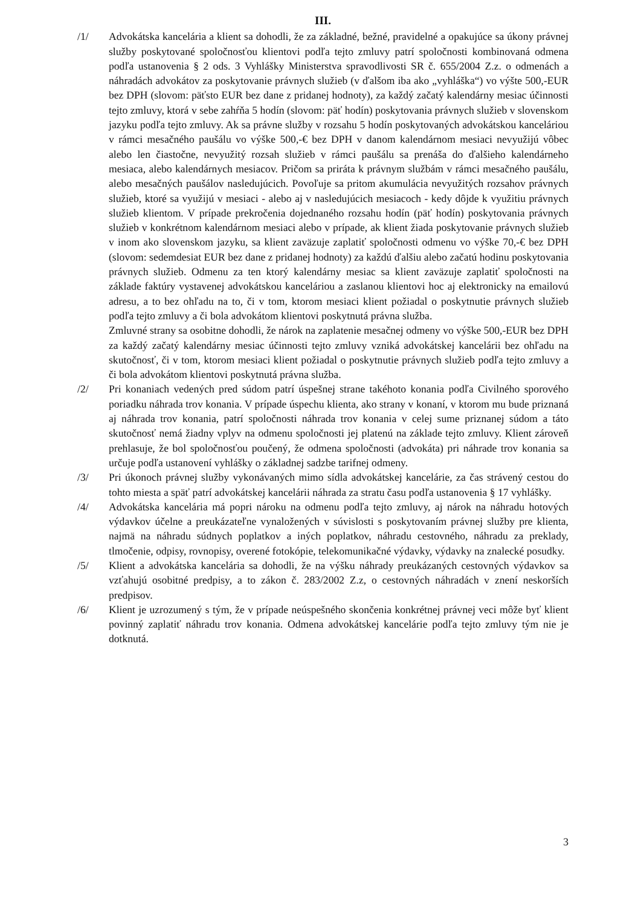III.
/1/ Advokátska kancelária a klient sa dohodli, že za základné, bežné, pravidelné a opakujúce sa úkony právnej služby poskytované spoločnosťou klientovi podľa tejto zmluvy patrí spoločnosti kombinovaná odmena podľa ustanovenia § 2 ods. 3 Vyhlášky Ministerstva spravodlivosti SR č. 655/2004 Z.z. o odmenách a náhradách advokátov za poskytovanie právnych služieb (v ďalšom iba ako „vyhláška“) vo výšte 500,-EUR bez DPH (slovom: päťsto EUR bez dane z pridanej hodnoty), za každý začatý kalendárny mesiac účinnosti tejto zmluvy, ktorá v sebe zahŕňa 5 hodín (slovom: päť hodín) poskytovania právnych služieb v slovenskom jazyku podľa tejto zmluvy. Ak sa právne služby v rozsahu 5 hodín poskytovaných advokátskou kanceláriou v rámci mesačného paušálu vo výške 500,-€ bez DPH v danom kalendárnom mesiaci nevyužijú vôbec alebo len čiastočne, nevyužitý rozsah služieb v rámci paušálu sa prenáša do ďalšieho kalendárneho mesiaca, alebo kalendárnych mesiacov. Pričom sa priráta k právnym službám v rámci mesačného paušálu, alebo mesačných paušálov nasledujúcich. Povoľuje sa pritom akumulácia nevyužitých rozsahov právnych služieb, ktoré sa využijú v mesiaci - alebo aj v nasledujúcich mesiacoch - kedy dôjde k využitiu právnych služieb klientom. V prípade prekročenia dojednaného rozsahu hodín (päť hodín) poskytovania právnych služieb v konkrétnom kalendárnom mesiaci alebo v prípade, ak klient žiada poskytovanie právnych služieb v inom ako slovenskom jazyku, sa klient zaväzuje zaplatiť spoločnosti odmenu vo výške 70,-€ bez DPH (slovom: sedemdesiat EUR bez dane z pridanej hodnoty) za každú ďalšiu alebo začatú hodinu poskytovania právnych služieb. Odmenu za ten ktorý kalendárny mesiac sa klient zaväzuje zaplatiť spoločnosti na základe faktúry vystavenej advokátskou kanceláriou a zaslanou klientovi hoc aj elektronicky na emailovú adresu, a to bez ohľadu na to, či v tom, ktorom mesiaci klient požiadal o poskytnutie právnych služieb podľa tejto zmluvy a či bola advokátom klientovi poskytnutá právna služba.
Zmluvné strany sa osobitne dohodli, že nárok na zaplatenie mesačnej odmeny vo výške 500,-EUR bez DPH za každý začatý kalendárny mesiac účinnosti tejto zmluvy vzniká advokátskej kancelárii bez ohľadu na skutočnosť, či v tom, ktorom mesiaci klient požiadal o poskytnutie právnych služieb podľa tejto zmluvy a či bola advokátom klientovi poskytnutá právna služba.
/2/ Pri konaniach vedených pred súdom patrí úspešnej strane takéhoto konania podľa Civilného sporového poriadku náhrada trov konania. V prípade úspechu klienta, ako strany v konaní, v ktorom mu bude priznaná aj náhrada trov konania, patrí spoločnosti náhrada trov konania v celej sume priznanej súdom a táto skutočnosť nemá žiadny vplyv na odmenu spoločnosti jej platenú na základe tejto zmluvy. Klient zároveň prehlasuje, že bol spoločnosťou poučený, že odmena spoločnosti (advokáta) pri náhrade trov konania sa určuje podľa ustanovení vyhlášky o základnej sadzbe tarifnej odmeny.
/3/ Pri úkonoch právnej služby vykonávaných mimo sídla advokátskej kancelárie, za čas strávený cestou do tohto miesta a späť patrí advokátskej kancelárii náhrada za stratu času podľa ustanovenia § 17 vyhlášky.
/4/ Advokátska kancelária má popri nároku na odmenu podľa tejto zmluvy, aj nárok na náhradu hotových výdavkov účelne a preukázateľne vynaložených v súvislosti s poskytovaním právnej služby pre klienta, najmä na náhradu súdnych poplatkov a iných poplatkov, náhradu cestovného, náhradu za preklady, tlmočenie, odpisy, rovnopisy, overené fotokópie, telekomunikačné výdavky, výdavky na znalecké posudky.
/5/ Klient a advokátska kancelária sa dohodli, že na výšku náhrady preukázaných cestovných výdavkov sa vzťahujú osobitné predpisy, a to zákon č. 283/2002 Z.z, o cestovných náhradách v znení neskorších predpisov.
/6/ Klient je uzrozumený s tým, že v prípade neúspešného skončenia konkrétnej právnej veci môže byť klient povinný zaplatiť náhradu trov konania. Odmena advokátskej kancelárie podľa tejto zmluvy tým nie je dotknutá.
3